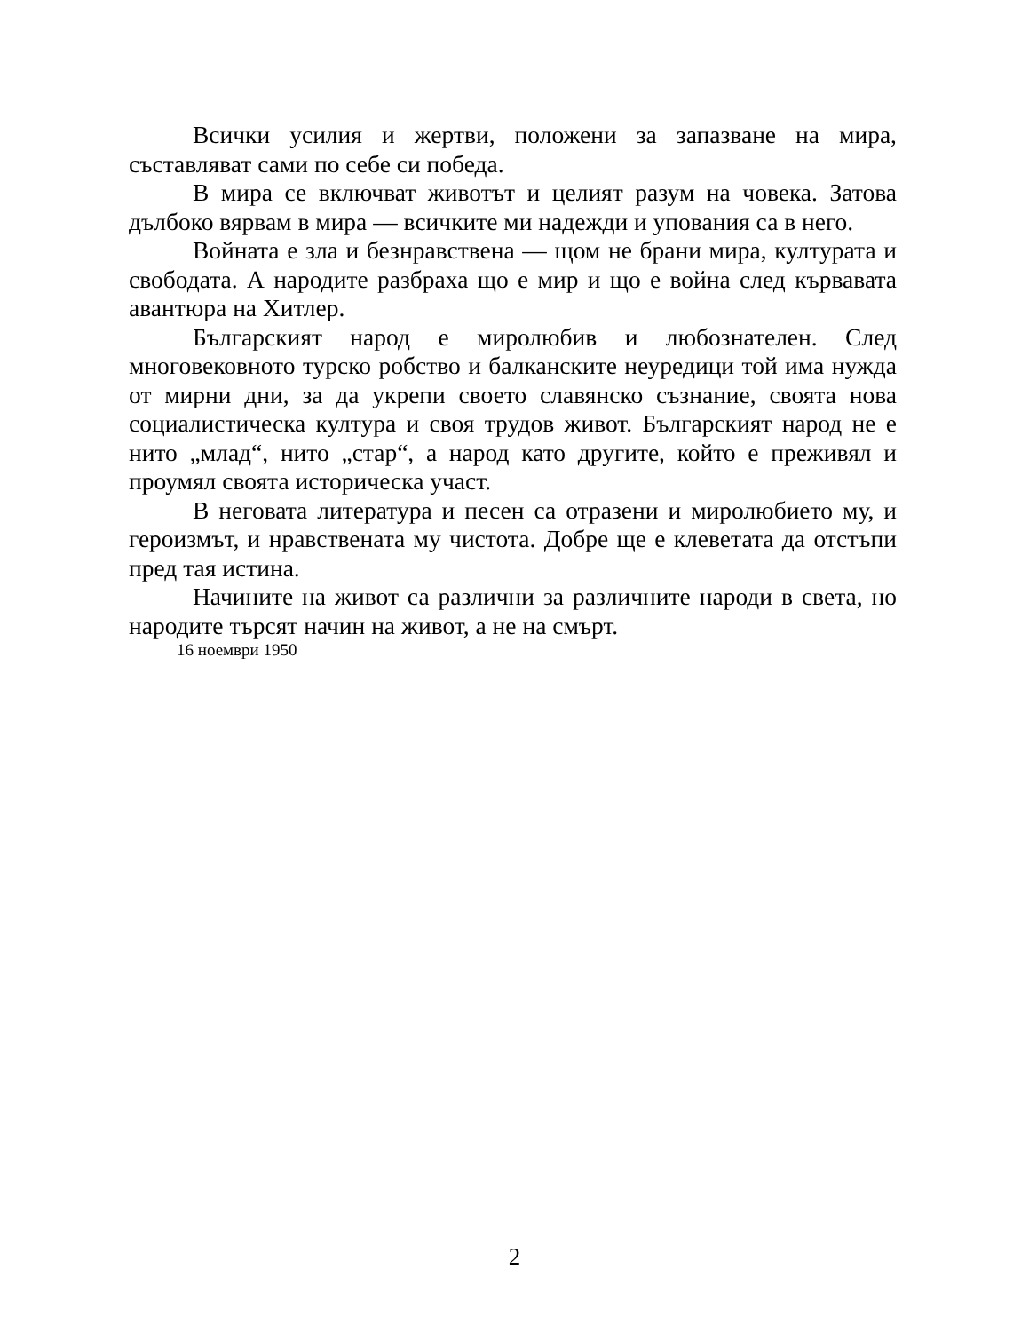Всички усилия и жертви, положени за запазване на мира, съставляват сами по себе си победа.
В мира се включват животът и целият разум на човека. Затова дълбоко вярвам в мира — всичките ми надежди и упования са в него.
Войната е зла и безнравствена — щом не брани мира, културата и свободата. А народите разбраха що е мир и що е война след кървавата авантюра на Хитлер.
Българският народ е миролюбив и любознателен. След многовековното турско робство и балканските неуредици той има нужда от мирни дни, за да укрепи своето славянско съзнание, своята нова социалистическа култура и своя трудов живот. Българският народ не е нито „млад“, нито „стар“, а народ като другите, който е преживял и проумял своята историческа участ.
В неговата литература и песен са отразени и миролюбието му, и героизмът, и нравствената му чистота. Добре ще е клеветата да отстъпи пред тая истина.
Начините на живот са различни за различните народи в света, но народите търсят начин на живот, а не на смърт.
16 ноември 1950
2